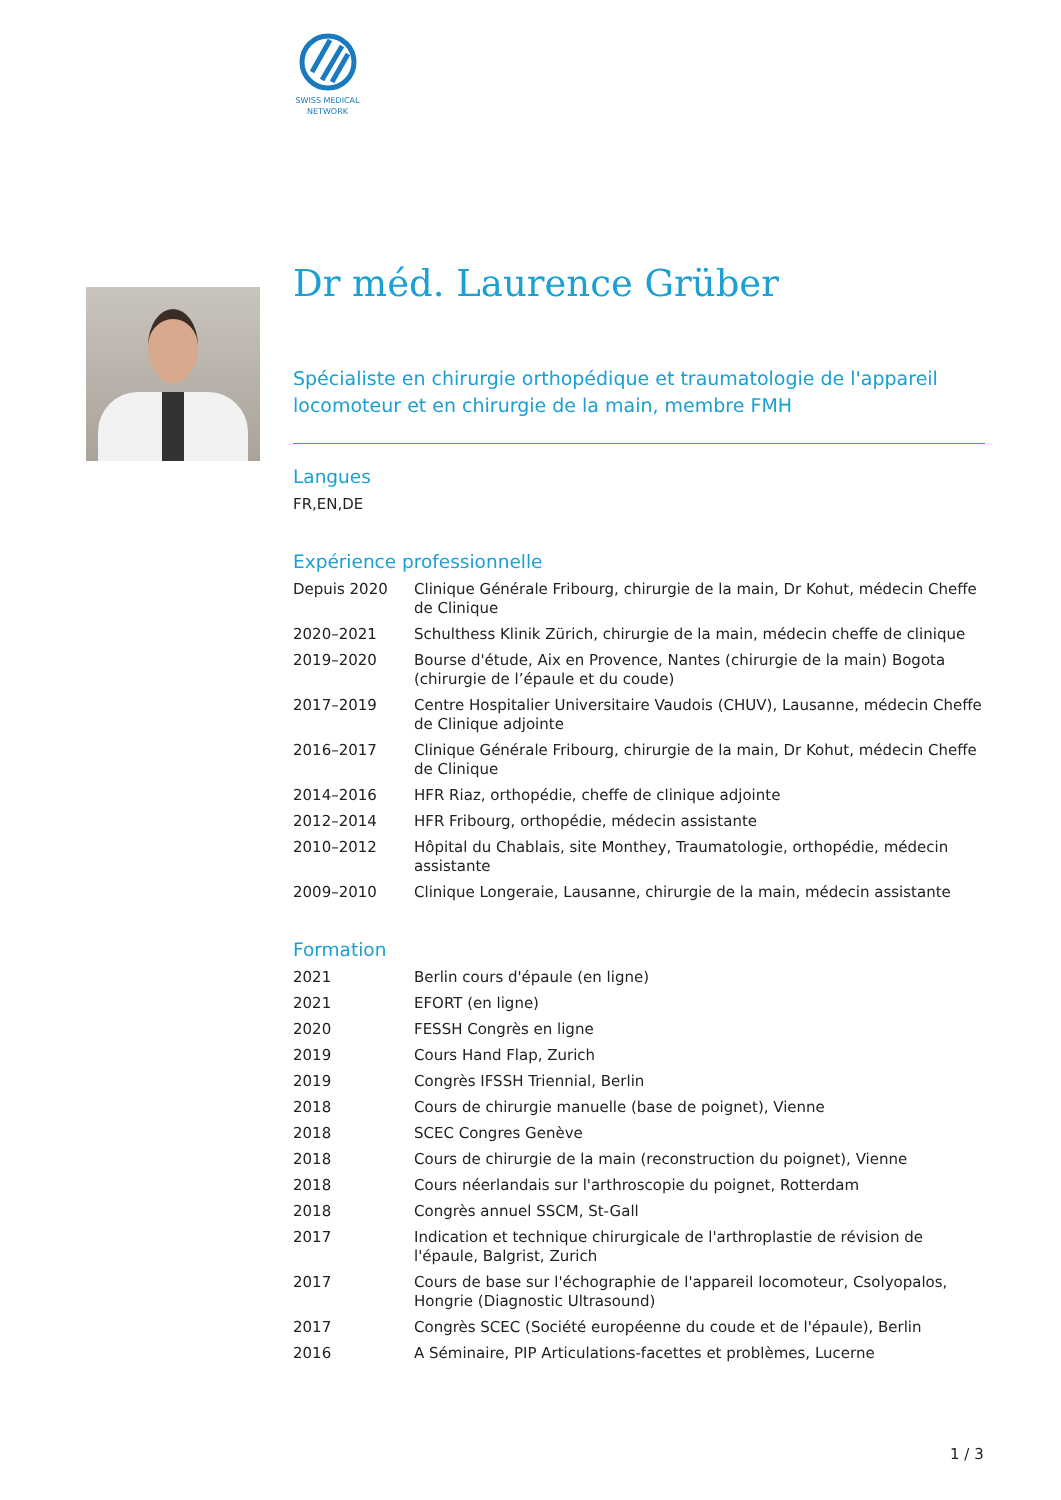SWISS MEDICAL
NETWORK
Dr méd. Laurence Grüber
Spécialiste en chirurgie orthopédique et traumatologie de l'appareil locomoteur et en chirurgie de la main, membre FMH
Langues
FR,EN,DE
Expérience professionnelle
| Depuis 2020 | Clinique Générale Fribourg, chirurgie de la main, Dr Kohut, médecin Cheffe de Clinique |
| 2020–2021 | Schulthess Klinik Zürich, chirurgie de la main, médecin cheffe de clinique |
| 2019–2020 | Bourse d'étude, Aix en Provence, Nantes (chirurgie de la main) Bogota (chirurgie de l’épaule et du coude) |
| 2017–2019 | Centre Hospitalier Universitaire Vaudois (CHUV), Lausanne, médecin Cheffe de Clinique adjointe |
| 2016–2017 | Clinique Générale Fribourg, chirurgie de la main, Dr Kohut, médecin Cheffe de Clinique |
| 2014–2016 | HFR Riaz, orthopédie, cheffe de clinique adjointe |
| 2012–2014 | HFR Fribourg, orthopédie, médecin assistante |
| 2010–2012 | Hôpital du Chablais, site Monthey, Traumatologie, orthopédie, médecin assistante |
| 2009–2010 | Clinique Longeraie, Lausanne, chirurgie de la main, médecin assistante |
Formation
| 2021 | Berlin cours d'épaule (en ligne) |
| 2021 | EFORT (en ligne) |
| 2020 | FESSH Congrès en ligne |
| 2019 | Cours Hand Flap, Zurich |
| 2019 | Congrès IFSSH Triennial, Berlin |
| 2018 | Cours de chirurgie manuelle (base de poignet), Vienne |
| 2018 | SCEC Congres Genève |
| 2018 | Cours de chirurgie de la main (reconstruction du poignet), Vienne |
| 2018 | Cours néerlandais sur l'arthroscopie du poignet, Rotterdam |
| 2018 | Congrès annuel SSCM, St-Gall |
| 2017 | Indication et technique chirurgicale de l'arthroplastie de révision de l'épaule, Balgrist, Zurich |
| 2017 | Cours de base sur l'échographie de l'appareil locomoteur, Csolyopalos, Hongrie (Diagnostic Ultrasound) |
| 2017 | Congrès SCEC (Société européenne du coude et de l'épaule), Berlin |
| 2016 | A Séminaire, PIP Articulations-facettes et problèmes, Lucerne |
1 / 3